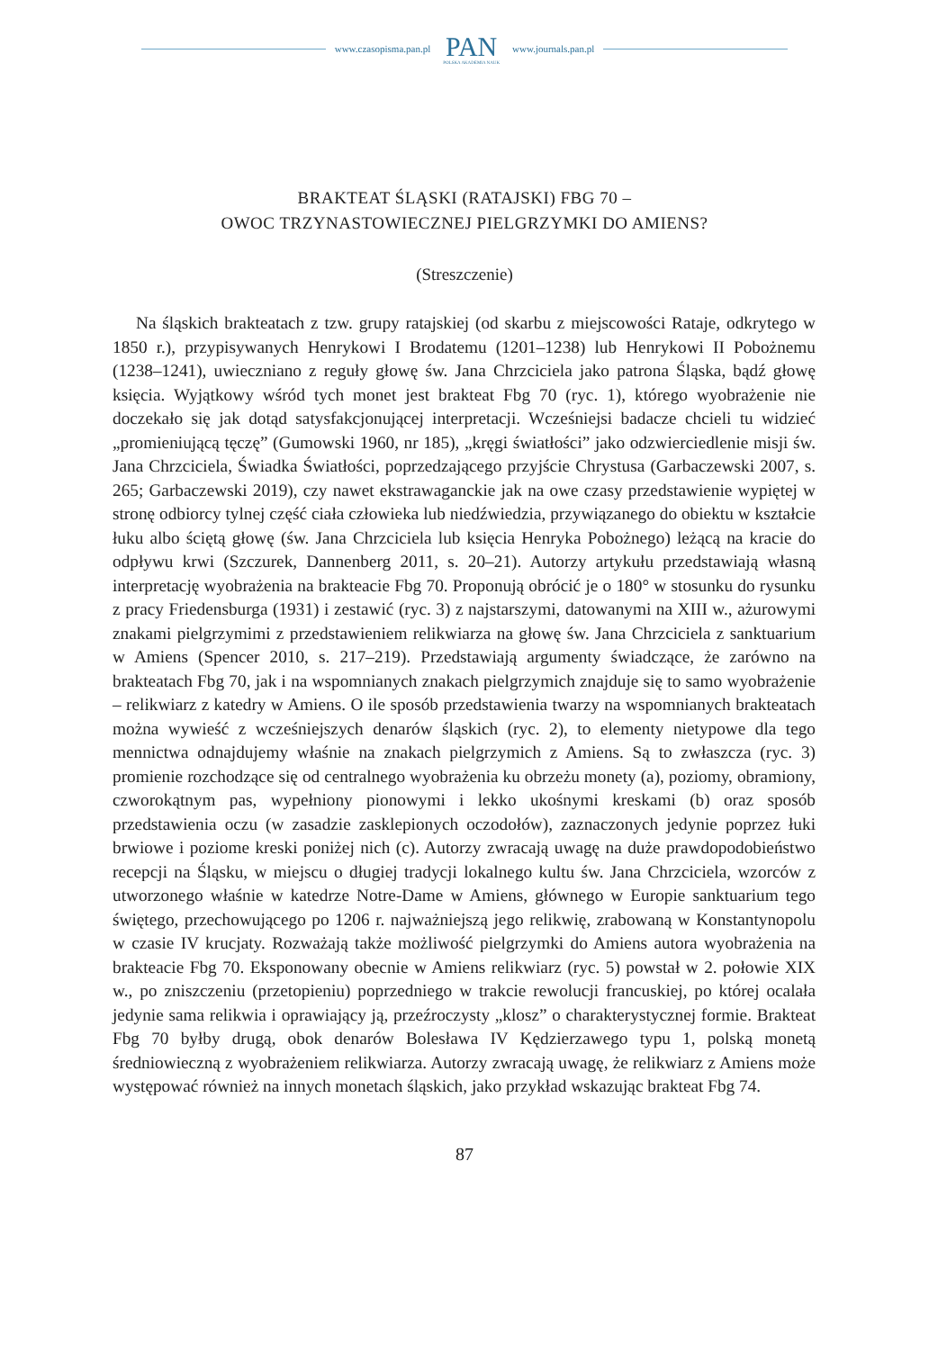www.czasopisma.pan.pl
PAN
POLSKA AKADEMIA NAUK
www.journals.pan.pl
BRAKTEAT ŚLĄSKI (RATAJSKI) FBG 70 –
OWOC TRZYNASTOWIECZNEJ PIELGRZYMKI DO AMIENS?
(Streszczenie)
Na śląskich brakteatach z tzw. grupy ratajskiej (od skarbu z miejscowości Rataje, odkrytego w 1850 r.), przypisywanych Henrykowi I Brodatemu (1201–1238) lub Henrykowi II Pobożnemu (1238–1241), uwieczniano z reguły głowę św. Jana Chrzciciela jako patrona Śląska, bądź głowę księcia. Wyjątkowy wśród tych monet jest brakteat Fbg 70 (ryc. 1), którego wyobrażenie nie doczekało się jak dotąd satysfakcjonującej interpretacji. Wcześniejsi badacze chcieli tu widzieć „promieniującą tęczę” (Gumowski 1960, nr 185), „kręgi światłości” jako odzwierciedlenie misji św. Jana Chrzciciela, Świadka Światłości, poprzedzającego przyjście Chrystusa (Garbaczewski 2007, s. 265; Garbaczewski 2019), czy nawet ekstrawaganckie jak na owe czasy przedstawienie wypiętej w stronę odbiorcy tylnej część ciała człowieka lub niedźwiedzia, przywiązanego do obiektu w kształcie łuku albo ściętą głowę (św. Jana Chrzciciela lub księcia Henryka Pobożnego) leżącą na kracie do odpływu krwi (Szczurek, Dannenberg 2011, s. 20–21). Autorzy artykułu przedstawiają własną interpretację wyobrażenia na brakteacie Fbg 70. Proponują obrócić je o 180° w stosunku do rysunku z pracy Friedensburga (1931) i zestawić (ryc. 3) z najstarszymi, datowanymi na XIII w., ażurowymi znakami pielgrzymimi z przedstawieniem relikwiarza na głowę św. Jana Chrzciciela z sanktuarium w Amiens (Spencer 2010, s. 217–219). Przedstawiają argumenty świadczące, że zarówno na brakteatach Fbg 70, jak i na wspomnianych znakach pielgrzymich znajduje się to samo wyobrażenie – relikwiarz z katedry w Amiens. O ile sposób przedstawienia twarzy na wspomnianych brakteatach można wywieść z wcześniejszych denarów śląskich (ryc. 2), to elementy nietypowe dla tego mennictwa odnajdujemy właśnie na znakach pielgrzymich z Amiens. Są to zwłaszcza (ryc. 3) promienie rozchodzące się od centralnego wyobrażenia ku obrzeżu monety (a), poziomy, obramiony, czworokątnym pas, wypełniony pionowymi i lekko ukośnymi kreskami (b) oraz sposób przedstawienia oczu (w zasadzie zasklepionych oczodołów), zaznaczonych jedynie poprzez łuki brwiowe i poziome kreski poniżej nich (c). Autorzy zwracają uwagę na duże prawdopodobieństwo recepcji na Śląsku, w miejscu o długiej tradycji lokalnego kultu św. Jana Chrzciciela, wzorców z utworzonego właśnie w katedrze Notre-Dame w Amiens, głównego w Europie sanktuarium tego świętego, przechowującego po 1206 r. najważniejszą jego relikwię, zrabowaną w Konstantynopolu w czasie IV krucjaty. Rozważają także możliwość pielgrzymki do Amiens autora wyobrażenia na brakteacie Fbg 70. Eksponowany obecnie w Amiens relikwiarz (ryc. 5) powstał w 2. połowie XIX w., po zniszczeniu (przetopieniu) poprzedniego w trakcie rewolucji francuskiej, po której ocalała jedynie sama relikwia i oprawiający ją, przeźroczysty „klosz” o charakterystycznej formie. Brakteat Fbg 70 byłby drugą, obok denarów Bolesława IV Kędzierzawego typu 1, polską monetą średniowieczną z wyobrażeniem relikwiarza. Autorzy zwracają uwagę, że relikwiarz z Amiens może występować również na innych monetach śląskich, jako przykład wskazując brakteat Fbg 74.
87